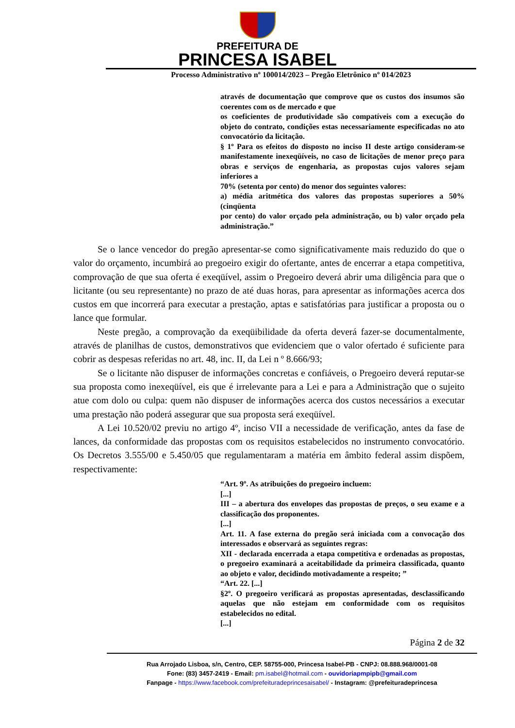PREFEITURA DE
PRINCESA ISABEL
Processo Administrativo nº 100014/2023 – Pregão Eletrônico nº 014/2023
através de documentação que comprove que os custos dos insumos são coerentes com os de mercado e que
os coeficientes de produtividade são compatíveis com a execução do objeto do contrato, condições estas necessariamente especificadas no ato convocatório da licitação.
§ 1º Para os efeitos do disposto no inciso II deste artigo consideram-se manifestamente inexeqüíveis, no caso de licitações de menor preço para obras e serviços de engenharia, as propostas cujos valores sejam inferiores a
70% (setenta por cento) do menor dos seguintes valores:
a) média aritmética dos valores das propostas superiores a 50% (cinqüenta
por cento) do valor orçado pela administração, ou b) valor orçado pela administração.”
Se o lance vencedor do pregão apresentar-se como significativamente mais reduzido do que o valor do orçamento, incumbirá ao pregoeiro exigir do ofertante, antes de encerrar a etapa competitiva, comprovação de que sua oferta é exeqüível, assim o Pregoeiro deverá abrir uma diligência para que o licitante (ou seu representante) no prazo de até duas horas, para apresentar as informações acerca dos custos em que incorrerá para executar a prestação, aptas e satisfatórias para justificar a proposta ou o lance que formular.
Neste pregão, a comprovação da exeqüibilidade da oferta deverá fazer-se documentalmente, através de planilhas de custos, demonstrativos que evidenciem que o valor ofertado é suficiente para cobrir as despesas referidas no art. 48, inc. II, da Lei n º 8.666/93;
Se o licitante não dispuser de informações concretas e confiáveis, o Pregoeiro deverá reputar-se sua proposta como inexeqüível, eis que é irrelevante para a Lei e para a Administração que o sujeito atue com dolo ou culpa: quem não dispuser de informações acerca dos custos necessários a executar uma prestação não poderá assegurar que sua proposta será exeqüível.
A Lei 10.520/02 previu no artigo 4º, inciso VII a necessidade de verificação, antes da fase de lances, da conformidade das propostas com os requisitos estabelecidos no instrumento convocatório. Os Decretos 3.555/00 e 5.450/05 que regulamentaram a matéria em âmbito federal assim dispõem, respectivamente:
“Art. 9º. As atribuições do pregoeiro incluem:
[...]
III – a abertura dos envelopes das propostas de preços, o seu exame e a classificação dos proponentes.
[...]
Art. 11. A fase externa do pregão será iniciada com a convocação dos interessados e observará as seguintes regras:
XII - declarada encerrada a etapa competitiva e ordenadas as propostas, o pregoeiro examinará a aceitabilidade da primeira classificada, quanto ao objeto e valor, decidindo motivadamente a respeito; ”
“Art. 22. [...]
§2º. O pregoeiro verificará as propostas apresentadas, desclassificando aquelas que não estejam em conformidade com os requisitos estabelecidos no edital.
[...]
Página 2 de 32
Rua Arrojado Lisboa, s/n, Centro, CEP. 58755-000, Princesa Isabel-PB - CNPJ: 08.888.968/0001-08
Fone: (83) 3457-2419 - Email: pm.isabel@hotmail.com - ouvidoriapmpipb@gmail.com
Fanpage - https://www.facebook.com/prefeituradeprincesaisabel/ - Instagram: @prefeituradeprincesa